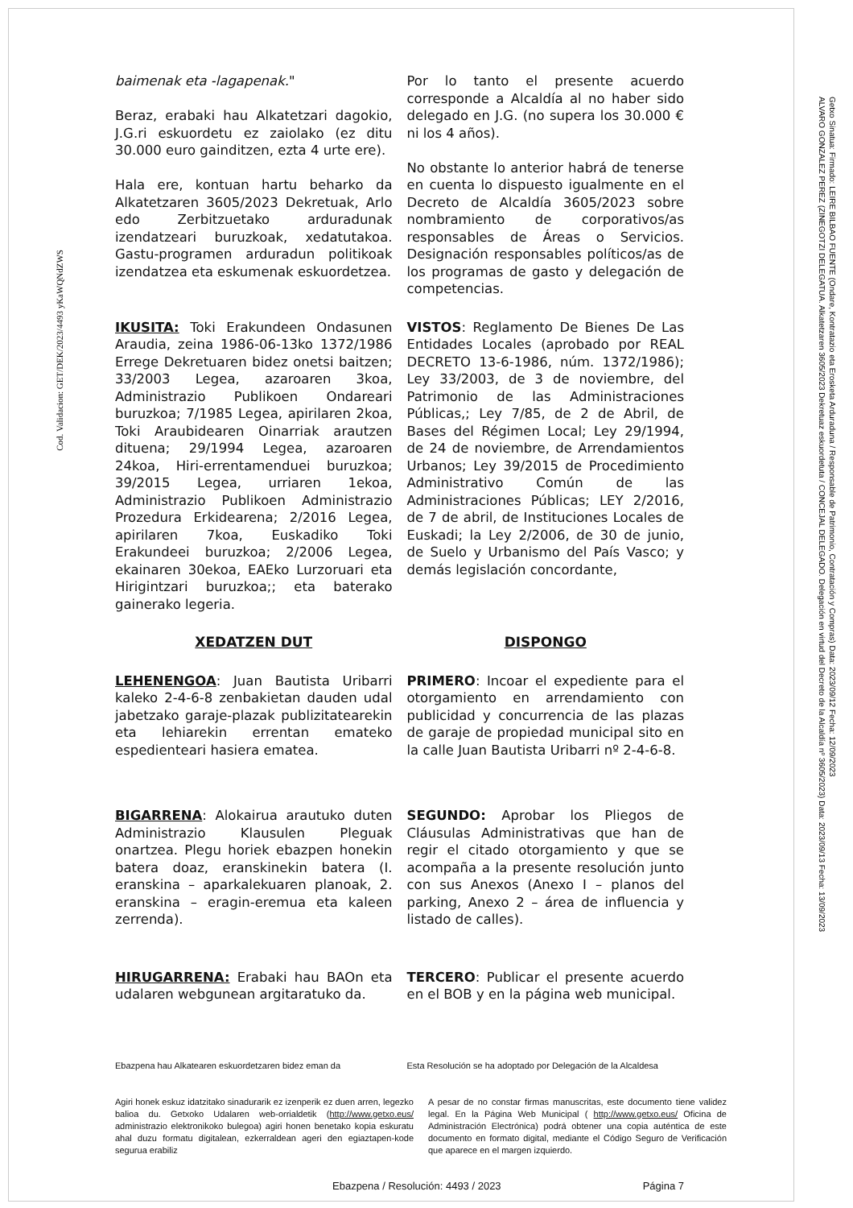Cod. Validacion: GET/DEK/2023/4493 yKaWQNdZWS
Getxo Sinatua: Firmado: LEIRE BILBAO FUENTE (Ondare, Kontratazio eta Erosketa Arduraduna / Responsable de Patrimonio, Contratación y Compras) Data: 2023/09/12 Fecha: 12/09/2023
ALVARO GONZALEZ PEREZ (ZINEGOTZI DELEGATUA. Alkatetzaren 3605/2023 Dekretuaz eskuordetuta / CONCEJAL DELEGADO. Delegación en virtud del Decreto de la Alcaldía nº 3605/2023) Data: 2023/09/13 Fecha: 13/09/2023
baimenak eta -lagapenak."
Beraz, erabaki hau Alkatetzari dagokio, J.G.ri eskuordetu ez zaiolako (ez ditu 30.000 euro gainditzen, ezta 4 urte ere).
Hala ere, kontuan hartu beharko da Alkatetzaren 3605/2023 Dekretuak, Arlo edo Zerbitzuetako arduradunak izendatzeari buruzkoak, xedatutakoa. Gastu-programen arduradun politikoak izendatzea eta eskumenak eskuordetzea.
Por lo tanto el presente acuerdo corresponde a Alcaldía al no haber sido delegado en J.G. (no supera los 30.000 € ni los 4 años).
No obstante lo anterior habrá de tenerse en cuenta lo dispuesto igualmente en el Decreto de Alcaldía 3605/2023 sobre nombramiento de corporativos/as responsables de Áreas o Servicios. Designación responsables políticos/as de los programas de gasto y delegación de competencias.
IKUSITA: Toki Erakundeen Ondasunen Araudia, zeina 1986-06-13ko 1372/1986 Errege Dekretuaren bidez onetsi baitzen; 33/2003 Legea, azaroaren 3koa, Administrazio Publikoen Ondareari buruzkoa; 7/1985 Legea, apirilaren 2koa, Toki Araubidearen Oinarriak arautzen dituena; 29/1994 Legea, azaroaren 24koa, Hiri-errentamenduei buruzkoa; 39/2015 Legea, urriaren 1ekoa, Administrazio Publikoen Administrazio Prozedura Erkidearena; 2/2016 Legea, apirilaren 7koa, Euskadiko Toki Erakundeei buruzkoa; 2/2006 Legea, ekainaren 30ekoa, EAEko Lurzoruari eta Hirigintzari buruzkoa;; eta baterako gainerako legeria.
VISTOS: Reglamento De Bienes De Las Entidades Locales (aprobado por REAL DECRETO 13-6-1986, núm. 1372/1986); Ley 33/2003, de 3 de noviembre, del Patrimonio de las Administraciones Públicas,; Ley 7/85, de 2 de Abril, de Bases del Régimen Local; Ley 29/1994, de 24 de noviembre, de Arrendamientos Urbanos; Ley 39/2015 de Procedimiento Administrativo Común de las Administraciones Públicas; LEY 2/2016, de 7 de abril, de Instituciones Locales de Euskadi; la Ley 2/2006, de 30 de junio, de Suelo y Urbanismo del País Vasco; y demás legislación concordante,
XEDATZEN DUT DISPONGO
LEHENENGOA: Juan Bautista Uribarri kaleko 2-4-6-8 zenbakietan dauden udal jabetzako garaje-plazak publizitatearekin eta lehiarekin errentan emateko espedienteari hasiera ematea.
PRIMERO: Incoar el expediente para el otorgamiento en arrendamiento con publicidad y concurrencia de las plazas de garaje de propiedad municipal sito en la calle Juan Bautista Uribarri nº 2-4-6-8.
BIGARRENA: Alokairua arautuko duten Administrazio Klausulen Pleguak onartzea. Plegu horiek ebazpen honekin batera doaz, eranskinekin batera (I. eranskina – aparkalekuaren planoak, 2. eranskina – eragin-eremua eta kaleen zerrenda).
SEGUNDO: Aprobar los Pliegos de Cláusulas Administrativas que han de regir el citado otorgamiento y que se acompaña a la presente resolución junto con sus Anexos (Anexo I – planos del parking, Anexo 2 – área de influencia y listado de calles).
HIRUGARRENA: Erabaki hau BAOn eta udalaren webgunean argitaratuko da.
TERCERO: Publicar el presente acuerdo en el BOB y en la página web municipal.
Ebazpena hau Alkatearen eskuordetzaren bidez eman da
Esta Resolución se ha adoptado por Delegación de la Alcaldesa
Agiri honek eskuz idatzitako sinadurarik ez izenperik ez duen arren, legezko balioa du. Getxoko Udalaren web-orrialdetik (http://www.getxo.eus/ administrazio elektronikoko bulegoa) agiri honen benetako kopia eskuratu ahal duzu formatu digitalean, ezkerraldean ageri den egiaztapen-kode segurua erabiliz
A pesar de no constar firmas manuscritas, este documento tiene validez legal. En la Página Web Municipal ( http://www.getxo.eus/ Oficina de Administración Electrónica) podrá obtener una copia auténtica de este documento en formato digital, mediante el Código Seguro de Verificación que aparece en el margen izquierdo.
Ebazpena / Resolución: 4493 / 2023 Página 7